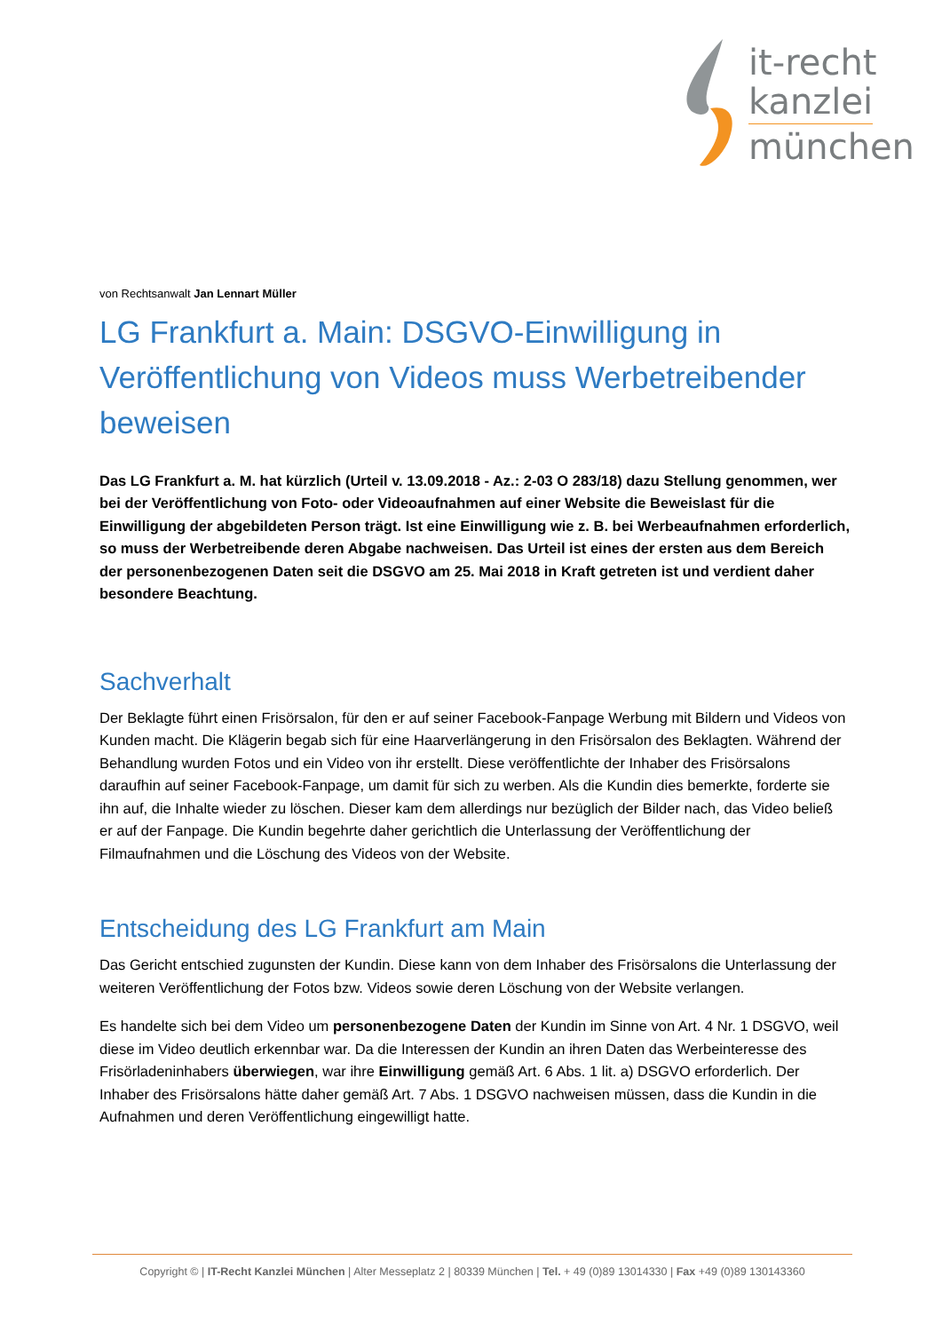it-recht
kanzlei
münchen
von Rechtsanwalt Jan Lennart Müller
LG Frankfurt a. Main: DSGVO-Einwilligung in Veröffentlichung von Videos muss Werbetreibender beweisen
Das LG Frankfurt a. M. hat kürzlich (Urteil v. 13.09.2018 - Az.: 2-03 O 283/18) dazu Stellung genommen, wer bei der Veröffentlichung von Foto- oder Videoaufnahmen auf einer Website die Beweislast für die Einwilligung der abgebildeten Person trägt. Ist eine Einwilligung wie z. B. bei Werbeaufnahmen erforderlich, so muss der Werbetreibende deren Abgabe nachweisen. Das Urteil ist eines der ersten aus dem Bereich der personenbezogenen Daten seit die DSGVO am 25. Mai 2018 in Kraft getreten ist und verdient daher besondere Beachtung.
Sachverhalt
Der Beklagte führt einen Frisörsalon, für den er auf seiner Facebook-Fanpage Werbung mit Bildern und Videos von Kunden macht. Die Klägerin begab sich für eine Haarverlängerung in den Frisörsalon des Beklagten. Während der Behandlung wurden Fotos und ein Video von ihr erstellt. Diese veröffentlichte der Inhaber des Frisörsalons daraufhin auf seiner Facebook-Fanpage, um damit für sich zu werben. Als die Kundin dies bemerkte, forderte sie ihn auf, die Inhalte wieder zu löschen. Dieser kam dem allerdings nur bezüglich der Bilder nach, das Video beließ er auf der Fanpage. Die Kundin begehrte daher gerichtlich die Unterlassung der Veröffentlichung der Filmaufnahmen und die Löschung des Videos von der Website.
Entscheidung des LG Frankfurt am Main
Das Gericht entschied zugunsten der Kundin. Diese kann von dem Inhaber des Frisörsalons die Unterlassung der weiteren Veröffentlichung der Fotos bzw. Videos sowie deren Löschung von der Website verlangen.
Es handelte sich bei dem Video um personenbezogene Daten der Kundin im Sinne von Art. 4 Nr. 1 DSGVO, weil diese im Video deutlich erkennbar war. Da die Interessen der Kundin an ihren Daten das Werbeinteresse des Frisörladeninhabers überwiegen, war ihre Einwilligung gemäß Art. 6 Abs. 1 lit. a) DSGVO erforderlich. Der Inhaber des Frisörsalons hätte daher gemäß Art. 7 Abs. 1 DSGVO nachweisen müssen, dass die Kundin in die Aufnahmen und deren Veröffentlichung eingewilligt hatte.
Copyright © | IT-Recht Kanzlei München | Alter Messeplatz 2 | 80339 München | Tel. + 49 (0)89 13014330 | Fax +49 (0)89 130143360